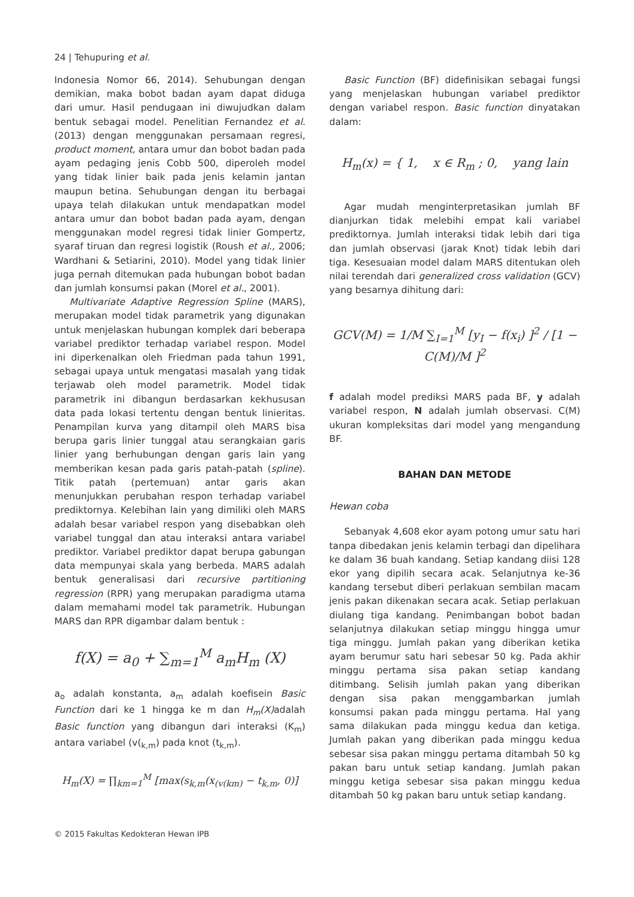24 | Tehupuring et al.
Indonesia Nomor 66, 2014). Sehubungan dengan demikian, maka bobot badan ayam dapat diduga dari umur. Hasil pendugaan ini diwujudkan dalam bentuk sebagai model. Penelitian Fernandez et al. (2013) dengan menggunakan persamaan regresi, product moment, antara umur dan bobot badan pada ayam pedaging jenis Cobb 500, diperoleh model yang tidak linier baik pada jenis kelamin jantan maupun betina. Sehubungan dengan itu berbagai upaya telah dilakukan untuk mendapatkan model antara umur dan bobot badan pada ayam, dengan menggunakan model regresi tidak linier Gompertz, syaraf tiruan dan regresi logistik (Roush et al., 2006; Wardhani & Setiarini, 2010). Model yang tidak linier juga pernah ditemukan pada hubungan bobot badan dan jumlah konsumsi pakan (Morel et al., 2001).
Multivariate Adaptive Regression Spline (MARS), merupakan model tidak parametrik yang digunakan untuk menjelaskan hubungan komplek dari beberapa variabel prediktor terhadap variabel respon. Model ini diperkenalkan oleh Friedman pada tahun 1991, sebagai upaya untuk mengatasi masalah yang tidak terjawab oleh model parametrik. Model tidak parametrik ini dibangun berdasarkan kekhususan data pada lokasi tertentu dengan bentuk linieritas. Penampilan kurva yang ditampil oleh MARS bisa berupa garis linier tunggal atau serangkaian garis linier yang berhubungan dengan garis lain yang memberikan kesan pada garis patah-patah (spline). Titik patah (pertemuan) antar garis akan menunjukkan perubahan respon terhadap variabel prediktornya. Kelebihan lain yang dimiliki oleh MARS adalah besar variabel respon yang disebabkan oleh variabel tunggal dan atau interaksi antara variabel prediktor. Variabel prediktor dapat berupa gabungan data mempunyai skala yang berbeda. MARS adalah bentuk generalisasi dari recursive partitioning regression (RPR) yang merupakan paradigma utama dalam memahami model tak parametrik. Hubungan MARS dan RPR digambar dalam bentuk :
f(X) = a<sub>0</sub> + ∑<sub>m=1</sub><sup>M</sup> a<sub>m</sub>H<sub>m</sub> (X)
a<sub>o</sub> adalah konstanta, a<sub>m</sub> adalah koefisein Basic Function dari ke 1 hingga ke m dan H<sub>m</sub>(X) adalah Basic function yang dibangun dari interaksi (K<sub>m</sub>) antara variabel (v(<sub>k,m</sub>) pada knot (t<sub>k,m</sub>).
H<sub>m</sub>(X) = ∏<sub>km=1</sub><sup>M</sup> [max(s<sub>k,m</sub>(x<sub>(v(km)</sub> − t<sub>k,m</sub>, 0)]
Basic Function (BF) didefinisikan sebagai fungsi yang menjelaskan hubungan variabel prediktor dengan variabel respon. Basic function dinyatakan dalam:
H<sub>m</sub>(x) = { 1, x ∈ R<sub>m</sub> ; 0, yang lain
Agar mudah menginterpretasikan jumlah BF dianjurkan tidak melebihi empat kali variabel prediktornya. Jumlah interaksi tidak lebih dari tiga dan jumlah observasi (jarak Knot) tidak lebih dari tiga. Kesesuaian model dalam MARS ditentukan oleh nilai terendah dari generalized cross validation (GCV) yang besarnya dihitung dari:
GCV(M) = 1/M ∑<sub>I=1</sub><sup>M</sup> [y<sub>I</sub> − f(x<sub>i</sub>) ]<sup>2</sup> / [1 − C(M)/M ]<sup>2</sup>
f adalah model prediksi MARS pada BF, y adalah variabel respon, N adalah jumlah observasi. C(M) ukuran kompleksitas dari model yang mengandung BF.
BAHAN DAN METODE
Hewan coba
Sebanyak 4,608 ekor ayam potong umur satu hari tanpa dibedakan jenis kelamin terbagi dan dipelihara ke dalam 36 buah kandang. Setiap kandang diisi 128 ekor yang dipilih secara acak. Selanjutnya ke-36 kandang tersebut diberi perlakuan sembilan macam jenis pakan dikenakan secara acak. Setiap perlakuan diulang tiga kandang. Penimbangan bobot badan selanjutnya dilakukan setiap minggu hingga umur tiga minggu. Jumlah pakan yang diberikan ketika ayam berumur satu hari sebesar 50 kg. Pada akhir minggu pertama sisa pakan setiap kandang ditimbang. Selisih jumlah pakan yang diberikan dengan sisa pakan menggambarkan jumlah konsumsi pakan pada minggu pertama. Hal yang sama dilakukan pada minggu kedua dan ketiga. Jumlah pakan yang diberikan pada minggu kedua sebesar sisa pakan minggu pertama ditambah 50 kg pakan baru untuk setiap kandang. Jumlah pakan minggu ketiga sebesar sisa pakan minggu kedua ditambah 50 kg pakan baru untuk setiap kandang.
© 2015 Fakultas Kedokteran Hewan IPB